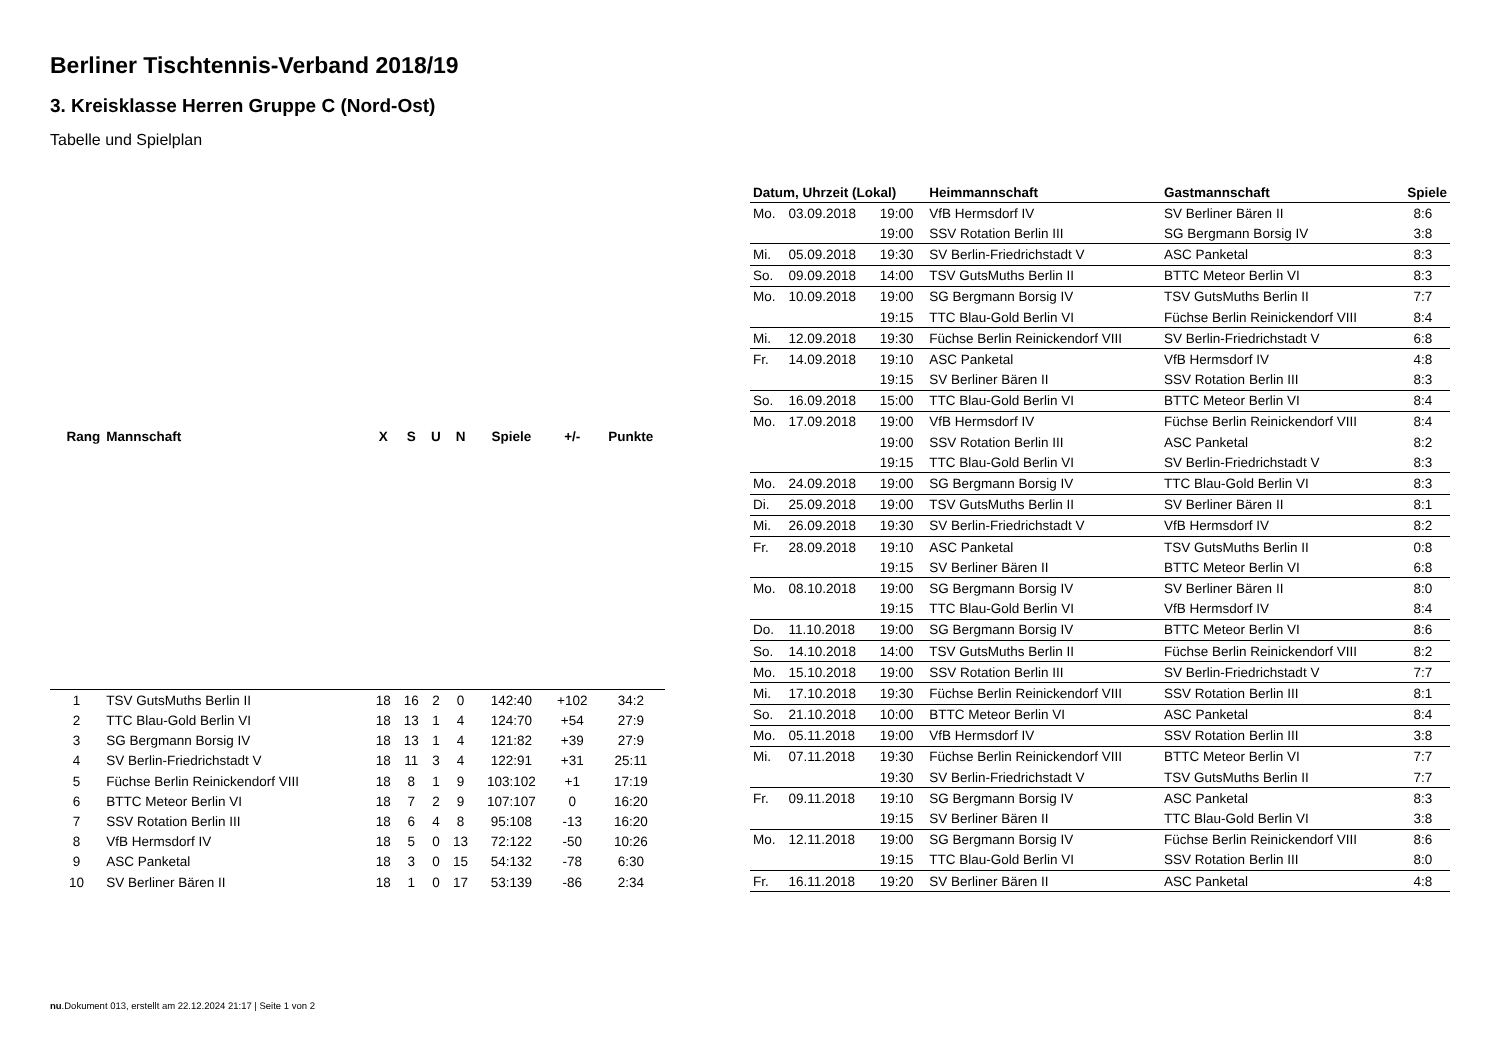Berliner Tischtennis-Verband 2018/19
3. Kreisklasse Herren Gruppe C (Nord-Ost)
Tabelle und Spielplan
| Rang | Mannschaft | X | S | U | N | Spiele | +/- | Punkte |
| --- | --- | --- | --- | --- | --- | --- | --- | --- |
| 1 | TSV GutsMuths Berlin II | 18 | 16 | 2 | 0 | 142:40 | +102 | 34:2 |
| 2 | TTC Blau-Gold Berlin VI | 18 | 13 | 1 | 4 | 124:70 | +54 | 27:9 |
| 3 | SG Bergmann Borsig IV | 18 | 13 | 1 | 4 | 121:82 | +39 | 27:9 |
| 4 | SV Berlin-Friedrichstadt V | 18 | 11 | 3 | 4 | 122:91 | +31 | 25:11 |
| 5 | Füchse Berlin Reinickendorf VIII | 18 | 8 | 1 | 9 | 103:102 | +1 | 17:19 |
| 6 | BTTC Meteor Berlin VI | 18 | 7 | 2 | 9 | 107:107 | 0 | 16:20 |
| 7 | SSV Rotation Berlin III | 18 | 6 | 4 | 8 | 95:108 | -13 | 16:20 |
| 8 | VfB Hermsdorf IV | 18 | 5 | 0 | 13 | 72:122 | -50 | 10:26 |
| 9 | ASC Panketal | 18 | 3 | 0 | 15 | 54:132 | -78 | 6:30 |
| 10 | SV Berliner Bären II | 18 | 1 | 0 | 17 | 53:139 | -86 | 2:34 |
| Datum, Uhrzeit (Lokal) | | | Heimmannschaft | Gastmannschaft | Spiele |
| --- | --- | --- | --- | --- | --- |
| Mo. | 03.09.2018 | 19:00 | VfB Hermsdorf IV | SV Berliner Bären II | 8:6 |
| | | 19:00 | SSV Rotation Berlin III | SG Bergmann Borsig IV | 3:8 |
| Mi. | 05.09.2018 | 19:30 | SV Berlin-Friedrichstadt V | ASC Panketal | 8:3 |
| So. | 09.09.2018 | 14:00 | TSV GutsMuths Berlin II | BTTC Meteor Berlin VI | 8:3 |
| Mo. | 10.09.2018 | 19:00 | SG Bergmann Borsig IV | TSV GutsMuths Berlin II | 7:7 |
| | | 19:15 | TTC Blau-Gold Berlin VI | Füchse Berlin Reinickendorf VIII | 8:4 |
| Mi. | 12.09.2018 | 19:30 | Füchse Berlin Reinickendorf VIII | SV Berlin-Friedrichstadt V | 6:8 |
| Fr. | 14.09.2018 | 19:10 | ASC Panketal | VfB Hermsdorf IV | 4:8 |
| | | 19:15 | SV Berliner Bären II | SSV Rotation Berlin III | 8:3 |
| So. | 16.09.2018 | 15:00 | TTC Blau-Gold Berlin VI | BTTC Meteor Berlin VI | 8:4 |
| Mo. | 17.09.2018 | 19:00 | VfB Hermsdorf IV | Füchse Berlin Reinickendorf VIII | 8:4 |
| | | 19:00 | SSV Rotation Berlin III | ASC Panketal | 8:2 |
| | | 19:15 | TTC Blau-Gold Berlin VI | SV Berlin-Friedrichstadt V | 8:3 |
| Mo. | 24.09.2018 | 19:00 | SG Bergmann Borsig IV | TTC Blau-Gold Berlin VI | 8:3 |
| Di. | 25.09.2018 | 19:00 | TSV GutsMuths Berlin II | SV Berliner Bären II | 8:1 |
| Mi. | 26.09.2018 | 19:30 | SV Berlin-Friedrichstadt V | VfB Hermsdorf IV | 8:2 |
| Fr. | 28.09.2018 | 19:10 | ASC Panketal | TSV GutsMuths Berlin II | 0:8 |
| | | 19:15 | SV Berliner Bären II | BTTC Meteor Berlin VI | 6:8 |
| Mo. | 08.10.2018 | 19:00 | SG Bergmann Borsig IV | SV Berliner Bären II | 8:0 |
| | | 19:15 | TTC Blau-Gold Berlin VI | VfB Hermsdorf IV | 8:4 |
| Do. | 11.10.2018 | 19:00 | SG Bergmann Borsig IV | BTTC Meteor Berlin VI | 8:6 |
| So. | 14.10.2018 | 14:00 | TSV GutsMuths Berlin II | Füchse Berlin Reinickendorf VIII | 8:2 |
| Mo. | 15.10.2018 | 19:00 | SSV Rotation Berlin III | SV Berlin-Friedrichstadt V | 7:7 |
| Mi. | 17.10.2018 | 19:30 | Füchse Berlin Reinickendorf VIII | SSV Rotation Berlin III | 8:1 |
| So. | 21.10.2018 | 10:00 | BTTC Meteor Berlin VI | ASC Panketal | 8:4 |
| Mo. | 05.11.2018 | 19:00 | VfB Hermsdorf IV | SSV Rotation Berlin III | 3:8 |
| Mi. | 07.11.2018 | 19:30 | Füchse Berlin Reinickendorf VIII | BTTC Meteor Berlin VI | 7:7 |
| | | 19:30 | SV Berlin-Friedrichstadt V | TSV GutsMuths Berlin II | 7:7 |
| Fr. | 09.11.2018 | 19:10 | SG Bergmann Borsig IV | ASC Panketal | 8:3 |
| | | 19:15 | SV Berliner Bären II | TTC Blau-Gold Berlin VI | 3:8 |
| Mo. | 12.11.2018 | 19:00 | SG Bergmann Borsig IV | Füchse Berlin Reinickendorf VIII | 8:6 |
| | | 19:15 | TTC Blau-Gold Berlin VI | SSV Rotation Berlin III | 8:0 |
| Fr. | 16.11.2018 | 19:20 | SV Berliner Bären II | ASC Panketal | 4:8 |
nu.Dokument 013, erstellt am 22.12.2024 21:17 | Seite 1 von 2